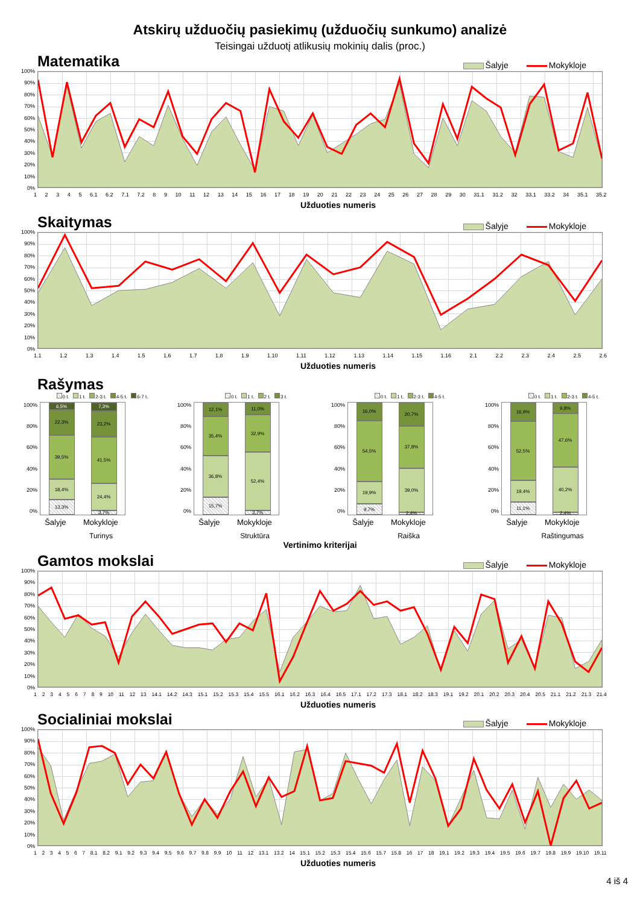Atskirų užduočių pasiekimų (užduočių sunkumo) analizė
Teisingai užduotį atlikusių mokinių dalis (proc.)
Matematika
Šalyje Mokykloje
100%
90%
80%
70%
60%
50%
40%
30%
20%
10%
0%
12345 6.1 6.2 7.1 7.2 89 10 11 12 13 14 15 16 17 18 19 20 21 22 23 24 25 26 27 28 29 30 31.1 31.2 32 33.1 33.2 34 35.1 35.2
Užduoties numeris
Skaitymas
Šalyje Mokykloje
100%
90%
80%
70%
60%
50%
40%
30%
20%
10%
0%
1.1 1.2 1.3 1.4 1.5 1.6 1.7 1.8 1.9 1.10 1.11 1.12 1.13 1.14 1.15 1.16 2.1 2.2 2.3 2.4 2.5 2.6
Užduoties numeris
Rašymas
0 t. 1 t. 2-3 t. 4-5 t. 6-7 t.
100%
80%
60%
40%
20%
0%
6,5%
22,3%
39,5%
18,4%
13,3%
7,3%
23,2%
41,5%
24,4%
3,7%
Šalyje Mokykloje
Turinys
0 t. 1 t. 2 t. 3 t.
100%
80%
60%
40%
20%
0%
12,1%
35,4%
36,8%
15,7%
11,0%
32,9%
52,4%
3,7%
Šalyje Mokykloje
Struktūra
0 t. 1 t. 2-3 t. 4-5 t.
100%
80%
60%
40%
20%
0%
16,0%
54,5%
19,9%
9,7%
20,7%
37,8%
39,0%
2,4%
Šalyje Mokykloje
Raiška
0 t. 1 t. 2-3 t. 4-5 t.
100%
80%
60%
40%
20%
0%
16,9%
52,5%
19,4%
11,1%
9,8%
47,6%
40,2%
2,4%
Šalyje Mokykloje
Raštingumas
Vertinimo kriterijai
Gamtos mokslai
Šalyje Mokykloje
100%
90%
80%
70%
60%
50%
40%
30%
20%
10%
0%
123456789 10 11 12 13 14.1 14.2 14.3 15.1 15.2 15.3 15.4 15.5 16.1 16.2 16.3 16.4 16.5 17.1 17.2 17.3 18.1 18.2 18.3 19.1 19.2 20.1 20.2 20.3 20.4 20.5 21.1 21.2 21.3 21.4
Užduoties numeris
Socialiniai mokslai
Šalyje Mokykloje
100%
90%
80%
70%
60%
50%
40%
30%
20%
10%
0%
1234567 8.1 8.2 9.1 9.2 9.3 9.4 9.5 9.6 9.7 9.8 9.9 10 11 12 13.1 13.2 14 15.1 15.2 15.3 15.4 15.6 15.7 15.8 16 17 18 19.1 19.2 19.3 19.4 19.5 19.6 19.7 19.8 19.9 19.10 19.11
Užduoties numeris
4 iš 4